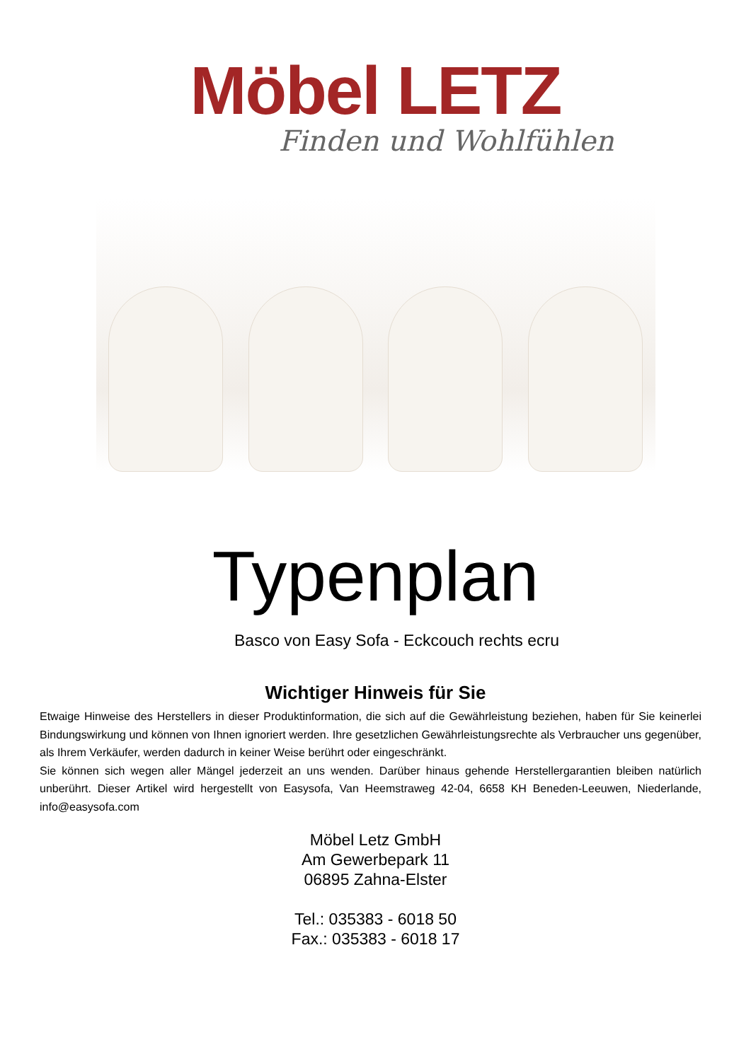Möbel LETZ
Finden und Wohlfühlen
Typenplan
Basco von Easy Sofa - Eckcouch rechts ecru
Wichtiger Hinweis für Sie
Etwaige Hinweise des Herstellers in dieser Produktinformation, die sich auf die Gewährleistung beziehen, haben für Sie keinerlei Bindungswirkung und können von Ihnen ignoriert werden. Ihre gesetzlichen Gewährleistungsrechte als Verbraucher uns gegenüber, als Ihrem Verkäufer, werden dadurch in keiner Weise berührt oder eingeschränkt.
Sie können sich wegen aller Mängel jederzeit an uns wenden. Darüber hinaus gehende Herstellergarantien bleiben natürlich unberührt. Dieser Artikel wird hergestellt von Easysofa, Van Heemstraweg 42-04, 6658 KH Beneden-Leeuwen, Niederlande, info@easysofa.com
Möbel Letz GmbH
Am Gewerbepark 11
06895 Zahna-Elster
Tel.: 035383 - 6018 50
Fax.: 035383 - 6018 17